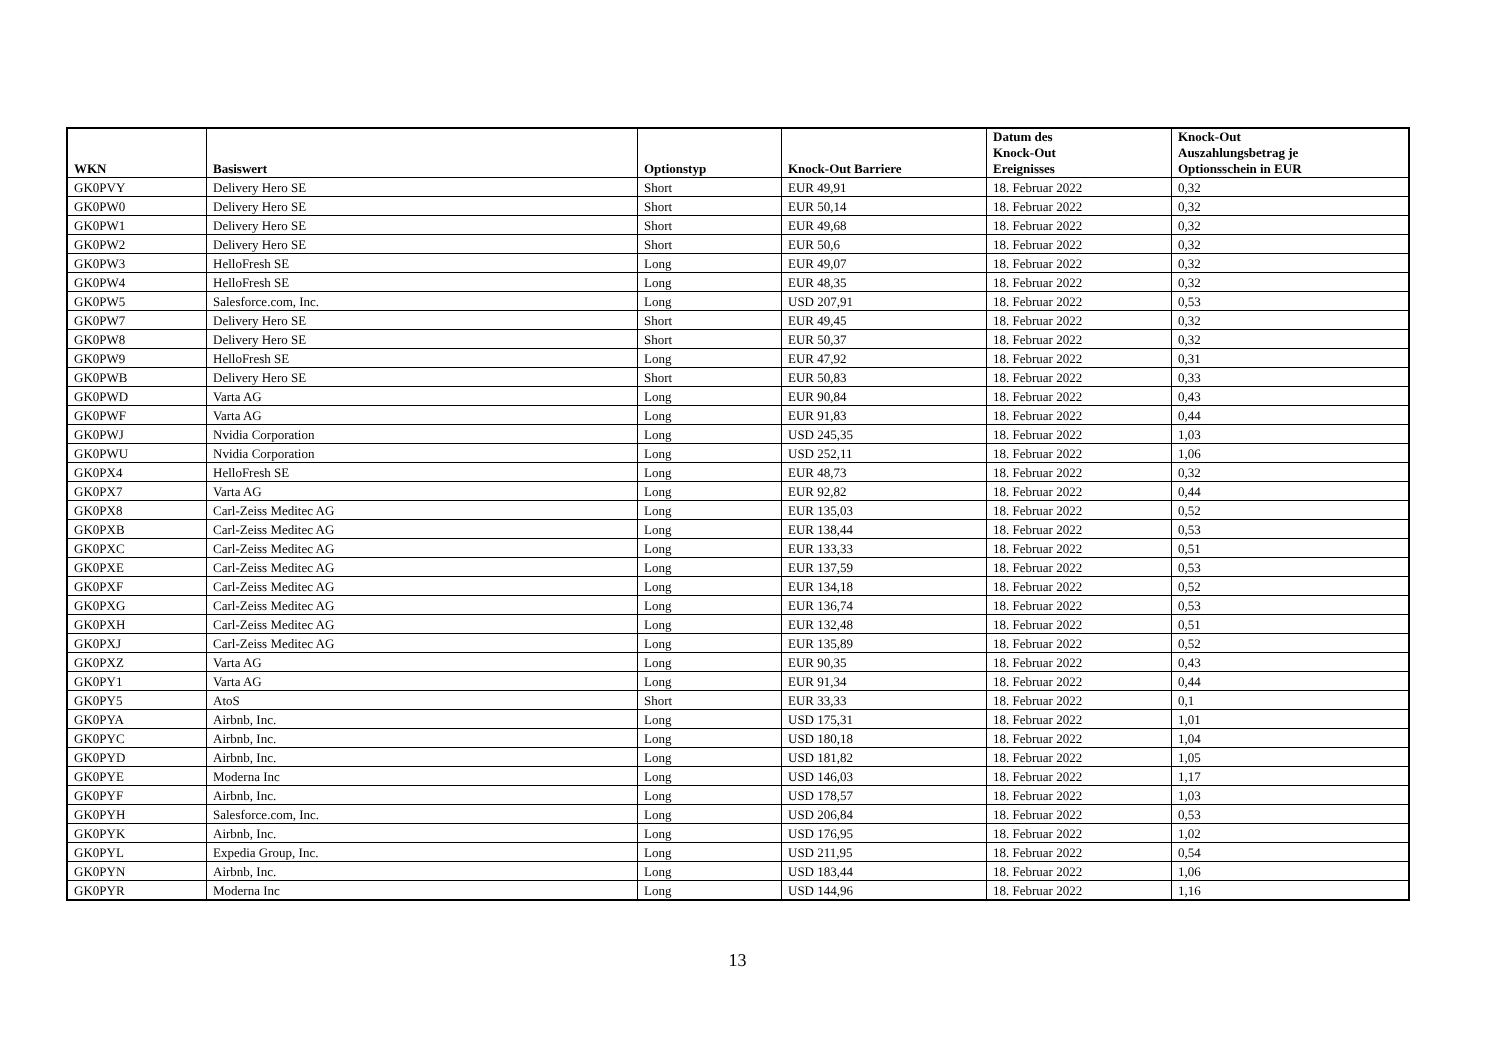| WKN | Basiswert | Optionstyp | Knock-Out Barriere | Datum des Knock-Out Ereignisses | Knock-Out Auszahlungsbetrag je Optionsschein in EUR |
| --- | --- | --- | --- | --- | --- |
| GK0PVY | Delivery Hero SE | Short | EUR 49,91 | 18. Februar 2022 | 0,32 |
| GK0PW0 | Delivery Hero SE | Short | EUR 50,14 | 18. Februar 2022 | 0,32 |
| GK0PW1 | Delivery Hero SE | Short | EUR 49,68 | 18. Februar 2022 | 0,32 |
| GK0PW2 | Delivery Hero SE | Short | EUR 50,6 | 18. Februar 2022 | 0,32 |
| GK0PW3 | HelloFresh SE | Long | EUR 49,07 | 18. Februar 2022 | 0,32 |
| GK0PW4 | HelloFresh SE | Long | EUR 48,35 | 18. Februar 2022 | 0,32 |
| GK0PW5 | Salesforce.com, Inc. | Long | USD 207,91 | 18. Februar 2022 | 0,53 |
| GK0PW7 | Delivery Hero SE | Short | EUR 49,45 | 18. Februar 2022 | 0,32 |
| GK0PW8 | Delivery Hero SE | Short | EUR 50,37 | 18. Februar 2022 | 0,32 |
| GK0PW9 | HelloFresh SE | Long | EUR 47,92 | 18. Februar 2022 | 0,31 |
| GK0PWB | Delivery Hero SE | Short | EUR 50,83 | 18. Februar 2022 | 0,33 |
| GK0PWD | Varta AG | Long | EUR 90,84 | 18. Februar 2022 | 0,43 |
| GK0PWF | Varta AG | Long | EUR 91,83 | 18. Februar 2022 | 0,44 |
| GK0PWJ | Nvidia Corporation | Long | USD 245,35 | 18. Februar 2022 | 1,03 |
| GK0PWU | Nvidia Corporation | Long | USD 252,11 | 18. Februar 2022 | 1,06 |
| GK0PX4 | HelloFresh SE | Long | EUR 48,73 | 18. Februar 2022 | 0,32 |
| GK0PX7 | Varta AG | Long | EUR 92,82 | 18. Februar 2022 | 0,44 |
| GK0PX8 | Carl-Zeiss Meditec AG | Long | EUR 135,03 | 18. Februar 2022 | 0,52 |
| GK0PXB | Carl-Zeiss Meditec AG | Long | EUR 138,44 | 18. Februar 2022 | 0,53 |
| GK0PXC | Carl-Zeiss Meditec AG | Long | EUR 133,33 | 18. Februar 2022 | 0,51 |
| GK0PXE | Carl-Zeiss Meditec AG | Long | EUR 137,59 | 18. Februar 2022 | 0,53 |
| GK0PXF | Carl-Zeiss Meditec AG | Long | EUR 134,18 | 18. Februar 2022 | 0,52 |
| GK0PXG | Carl-Zeiss Meditec AG | Long | EUR 136,74 | 18. Februar 2022 | 0,53 |
| GK0PXH | Carl-Zeiss Meditec AG | Long | EUR 132,48 | 18. Februar 2022 | 0,51 |
| GK0PXJ | Carl-Zeiss Meditec AG | Long | EUR 135,89 | 18. Februar 2022 | 0,52 |
| GK0PXZ | Varta AG | Long | EUR 90,35 | 18. Februar 2022 | 0,43 |
| GK0PY1 | Varta AG | Long | EUR 91,34 | 18. Februar 2022 | 0,44 |
| GK0PY5 | AtoS | Short | EUR 33,33 | 18. Februar 2022 | 0,1 |
| GK0PYA | Airbnb, Inc. | Long | USD 175,31 | 18. Februar 2022 | 1,01 |
| GK0PYC | Airbnb, Inc. | Long | USD 180,18 | 18. Februar 2022 | 1,04 |
| GK0PYD | Airbnb, Inc. | Long | USD 181,82 | 18. Februar 2022 | 1,05 |
| GK0PYE | Moderna Inc | Long | USD 146,03 | 18. Februar 2022 | 1,17 |
| GK0PYF | Airbnb, Inc. | Long | USD 178,57 | 18. Februar 2022 | 1,03 |
| GK0PYH | Salesforce.com, Inc. | Long | USD 206,84 | 18. Februar 2022 | 0,53 |
| GK0PYK | Airbnb, Inc. | Long | USD 176,95 | 18. Februar 2022 | 1,02 |
| GK0PYL | Expedia Group, Inc. | Long | USD 211,95 | 18. Februar 2022 | 0,54 |
| GK0PYN | Airbnb, Inc. | Long | USD 183,44 | 18. Februar 2022 | 1,06 |
| GK0PYR | Moderna Inc | Long | USD 144,96 | 18. Februar 2022 | 1,16 |
13